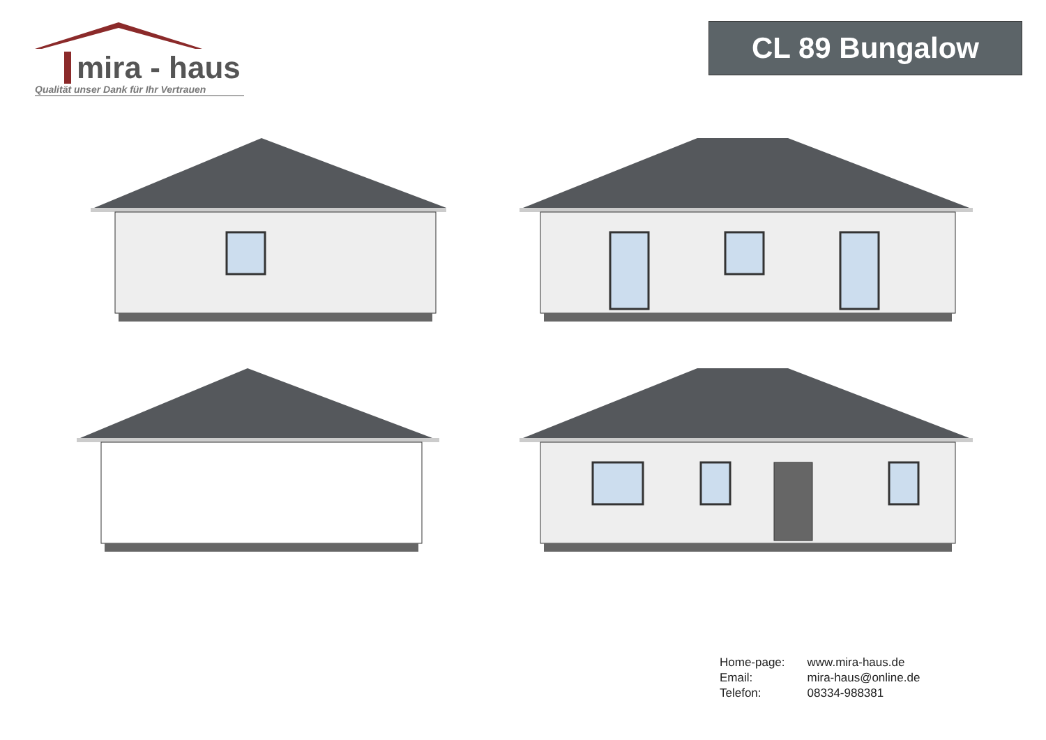mira - haus
Qualität unser Dank für Ihr Vertrauen
CL 89 Bungalow
| Home-page: | www.mira-haus.de |
| Email: | mira-haus@online.de |
| Telefon: | 08334-988381 |